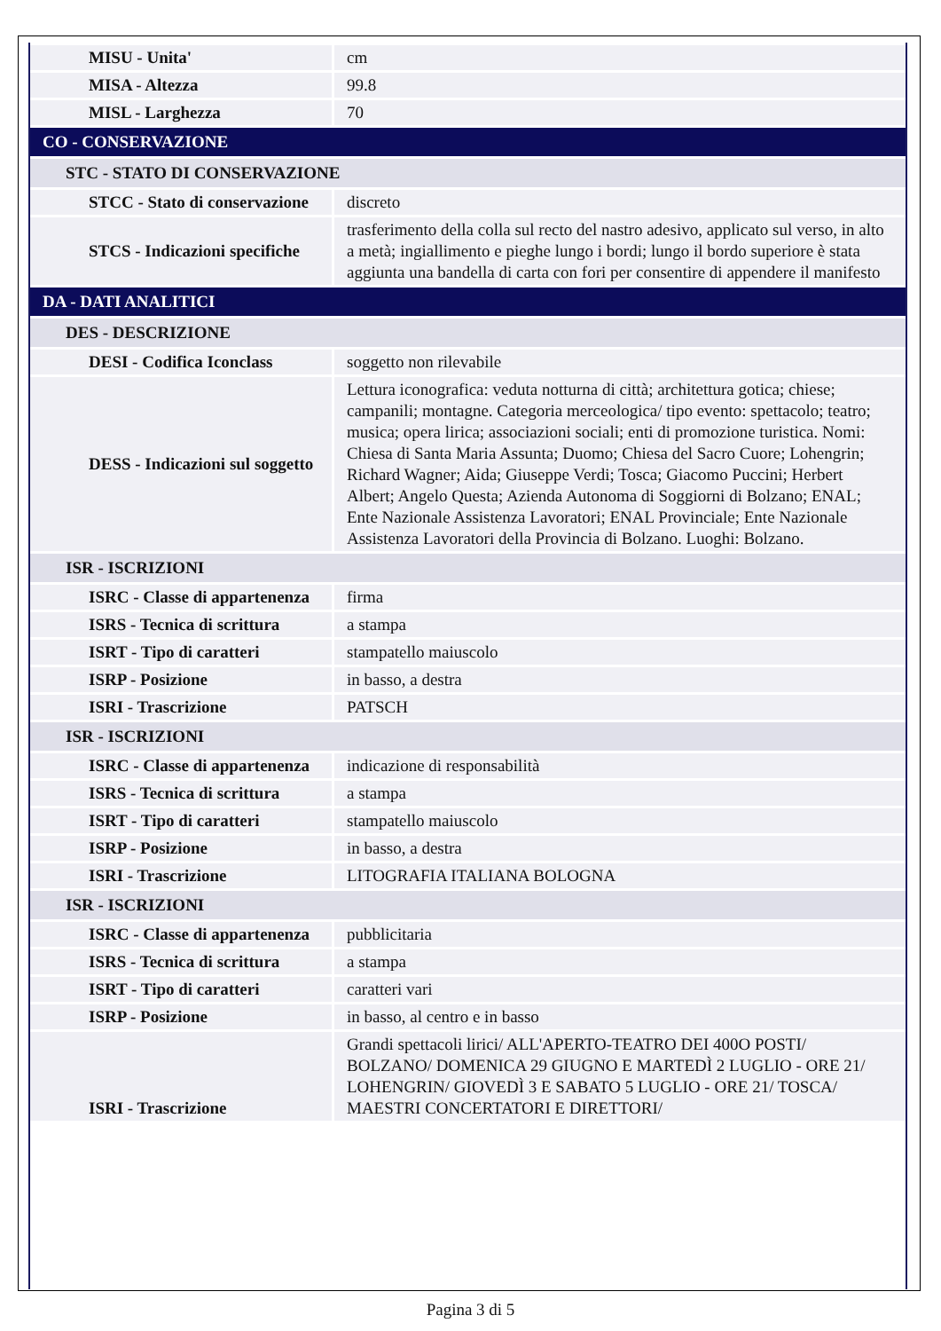| MISU - Unita' | cm |
| MISA - Altezza | 99.8 |
| MISL - Larghezza | 70 |
| CO - CONSERVAZIONE | |
| STC - STATO DI CONSERVAZIONE | |
| STCC - Stato di conservazione | discreto |
| STCS - Indicazioni specifiche | trasferimento della colla sul recto del nastro adesivo, applicato sul verso, in alto a metà; ingiallimento e pieghe lungo i bordi; lungo il bordo superiore è stata aggiunta una bandella di carta con fori per consentire di appendere il manifesto |
| DA - DATI ANALITICI | |
| DES - DESCRIZIONE | |
| DESI - Codifica Iconclass | soggetto non rilevabile |
| DESS - Indicazioni sul soggetto | Lettura iconografica: veduta notturna di città; architettura gotica; chiese; campanili; montagne. Categoria merceologica/ tipo evento: spettacolo; teatro; musica; opera lirica; associazioni sociali; enti di promozione turistica. Nomi: Chiesa di Santa Maria Assunta; Duomo; Chiesa del Sacro Cuore; Lohengrin; Richard Wagner; Aida; Giuseppe Verdi; Tosca; Giacomo Puccini; Herbert Albert; Angelo Questa; Azienda Autonoma di Soggiorni di Bolzano; ENAL; Ente Nazionale Assistenza Lavoratori; ENAL Provinciale; Ente Nazionale Assistenza Lavoratori della Provincia di Bolzano. Luoghi: Bolzano. |
| ISR - ISCRIZIONI | |
| ISRC - Classe di appartenenza | firma |
| ISRS - Tecnica di scrittura | a stampa |
| ISRT - Tipo di caratteri | stampatello maiuscolo |
| ISRP - Posizione | in basso, a destra |
| ISRI - Trascrizione | PATSCH |
| ISR - ISCRIZIONI | |
| ISRC - Classe di appartenenza | indicazione di responsabilità |
| ISRS - Tecnica di scrittura | a stampa |
| ISRT - Tipo di caratteri | stampatello maiuscolo |
| ISRP - Posizione | in basso, a destra |
| ISRI - Trascrizione | LITOGRAFIA ITALIANA BOLOGNA |
| ISR - ISCRIZIONI | |
| ISRC - Classe di appartenenza | pubblicitaria |
| ISRS - Tecnica di scrittura | a stampa |
| ISRT - Tipo di caratteri | caratteri vari |
| ISRP - Posizione | in basso, al centro e in basso |
| ISRI - Trascrizione | Grandi spettacoli lirici/ ALL'APERTO-TEATRO DEI 400O POSTI/ BOLZANO/ DOMENICA 29 GIUGNO E MARTEDÌ 2 LUGLIO - ORE 21/ LOHENGRIN/ GIOVEDÌ 3 E SABATO 5 LUGLIO - ORE 21/ TOSCA/ MAESTRI CONCERTATORI E DIRETTORI/ |
Pagina 3 di 5